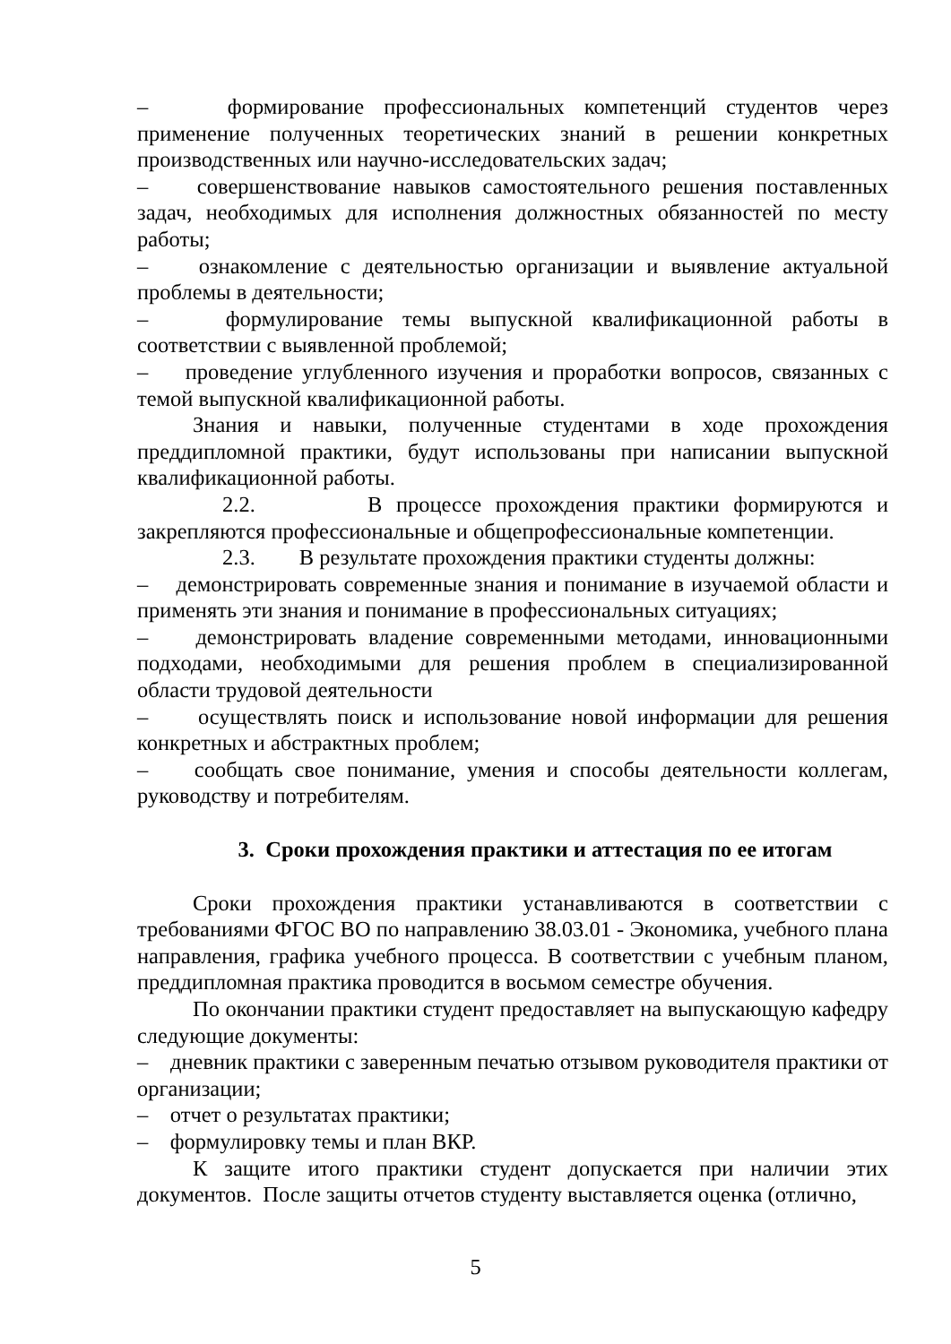– формирование профессиональных компетенций студентов через применение полученных теоретических знаний в решении конкретных производственных или научно-исследовательских задач;
– совершенствование навыков самостоятельного решения поставленных задач, необходимых для исполнения должностных обязанностей по месту работы;
– ознакомление с деятельностью организации и выявление актуальной проблемы в деятельности;
– формулирование темы выпускной квалификационной работы в соответствии с выявленной проблемой;
– проведение углубленного изучения и проработки вопросов, связанных с темой выпускной квалификационной работы.
Знания и навыки, полученные студентами в ходе прохождения преддипломной практики, будут использованы при написании выпускной квалификационной работы.
2.2. В процессе прохождения практики формируются и закрепляются профессиональные и общепрофессиональные компетенции.
2.3. В результате прохождения практики студенты должны:
– демонстрировать современные знания и понимание в изучаемой области и применять эти знания и понимание в профессиональных ситуациях;
– демонстрировать владение современными методами, инновационными подходами, необходимыми для решения проблем в специализированной области трудовой деятельности
– осуществлять поиск и использование новой информации для решения конкретных и абстрактных проблем;
– сообщать свое понимание, умения и способы деятельности коллегам, руководству и потребителям.
3. Сроки прохождения практики и аттестация по ее итогам
Сроки прохождения практики устанавливаются в соответствии с требованиями ФГОС ВО по направлению 38.03.01 - Экономика, учебного плана направления, графика учебного процесса. В соответствии с учебным планом, преддипломная практика проводится в восьмом семестре обучения.
По окончании практики студент предоставляет на выпускающую кафедру следующие документы:
– дневник практики с заверенным печатью отзывом руководителя практики от организации;
– отчет о результатах практики;
– формулировку темы и план ВКР.
К защите итого практики студент допускается при наличии этих документов. После защиты отчетов студенту выставляется оценка (отлично,
5